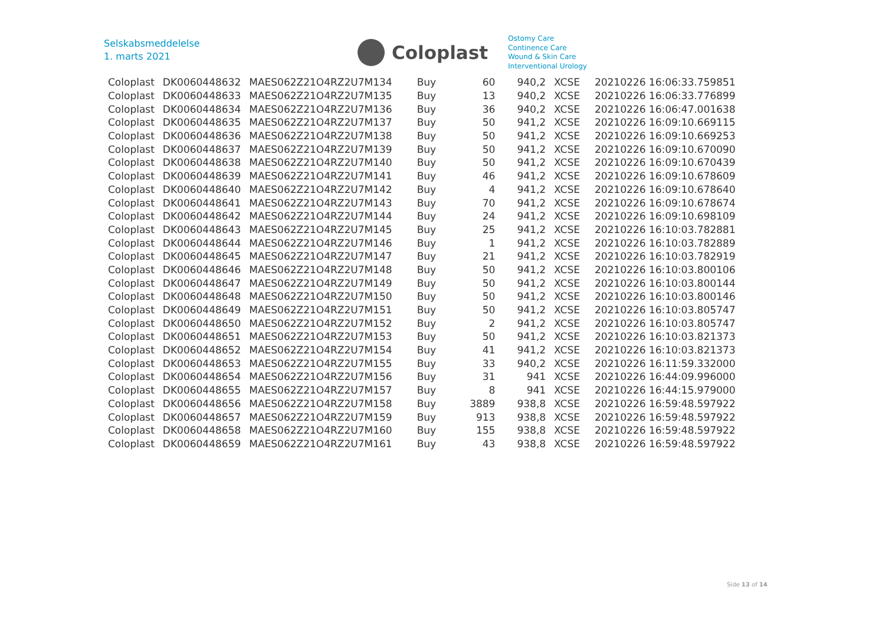Selskabsmeddelelse
1. marts 2021
Coloplast
Ostomy Care
Continence Care
Wound & Skin Care
Interventional Urology
| Coloplast | DK0060448632 | MAES062Z21O4RZ2U7M134 | Buy | 60 | 940,2 | XCSE | 20210226 16:06:33.759851 |
| Coloplast | DK0060448633 | MAES062Z21O4RZ2U7M135 | Buy | 13 | 940,2 | XCSE | 20210226 16:06:33.776899 |
| Coloplast | DK0060448634 | MAES062Z21O4RZ2U7M136 | Buy | 36 | 940,2 | XCSE | 20210226 16:06:47.001638 |
| Coloplast | DK0060448635 | MAES062Z21O4RZ2U7M137 | Buy | 50 | 941,2 | XCSE | 20210226 16:09:10.669115 |
| Coloplast | DK0060448636 | MAES062Z21O4RZ2U7M138 | Buy | 50 | 941,2 | XCSE | 20210226 16:09:10.669253 |
| Coloplast | DK0060448637 | MAES062Z21O4RZ2U7M139 | Buy | 50 | 941,2 | XCSE | 20210226 16:09:10.670090 |
| Coloplast | DK0060448638 | MAES062Z21O4RZ2U7M140 | Buy | 50 | 941,2 | XCSE | 20210226 16:09:10.670439 |
| Coloplast | DK0060448639 | MAES062Z21O4RZ2U7M141 | Buy | 46 | 941,2 | XCSE | 20210226 16:09:10.678609 |
| Coloplast | DK0060448640 | MAES062Z21O4RZ2U7M142 | Buy | 4 | 941,2 | XCSE | 20210226 16:09:10.678640 |
| Coloplast | DK0060448641 | MAES062Z21O4RZ2U7M143 | Buy | 70 | 941,2 | XCSE | 20210226 16:09:10.678674 |
| Coloplast | DK0060448642 | MAES062Z21O4RZ2U7M144 | Buy | 24 | 941,2 | XCSE | 20210226 16:09:10.698109 |
| Coloplast | DK0060448643 | MAES062Z21O4RZ2U7M145 | Buy | 25 | 941,2 | XCSE | 20210226 16:10:03.782881 |
| Coloplast | DK0060448644 | MAES062Z21O4RZ2U7M146 | Buy | 1 | 941,2 | XCSE | 20210226 16:10:03.782889 |
| Coloplast | DK0060448645 | MAES062Z21O4RZ2U7M147 | Buy | 21 | 941,2 | XCSE | 20210226 16:10:03.782919 |
| Coloplast | DK0060448646 | MAES062Z21O4RZ2U7M148 | Buy | 50 | 941,2 | XCSE | 20210226 16:10:03.800106 |
| Coloplast | DK0060448647 | MAES062Z21O4RZ2U7M149 | Buy | 50 | 941,2 | XCSE | 20210226 16:10:03.800144 |
| Coloplast | DK0060448648 | MAES062Z21O4RZ2U7M150 | Buy | 50 | 941,2 | XCSE | 20210226 16:10:03.800146 |
| Coloplast | DK0060448649 | MAES062Z21O4RZ2U7M151 | Buy | 50 | 941,2 | XCSE | 20210226 16:10:03.805747 |
| Coloplast | DK0060448650 | MAES062Z21O4RZ2U7M152 | Buy | 2 | 941,2 | XCSE | 20210226 16:10:03.805747 |
| Coloplast | DK0060448651 | MAES062Z21O4RZ2U7M153 | Buy | 50 | 941,2 | XCSE | 20210226 16:10:03.821373 |
| Coloplast | DK0060448652 | MAES062Z21O4RZ2U7M154 | Buy | 41 | 941,2 | XCSE | 20210226 16:10:03.821373 |
| Coloplast | DK0060448653 | MAES062Z21O4RZ2U7M155 | Buy | 33 | 940,2 | XCSE | 20210226 16:11:59.332000 |
| Coloplast | DK0060448654 | MAES062Z21O4RZ2U7M156 | Buy | 31 | 941 | XCSE | 20210226 16:44:09.996000 |
| Coloplast | DK0060448655 | MAES062Z21O4RZ2U7M157 | Buy | 8 | 941 | XCSE | 20210226 16:44:15.979000 |
| Coloplast | DK0060448656 | MAES062Z21O4RZ2U7M158 | Buy | 3889 | 938,8 | XCSE | 20210226 16:59:48.597922 |
| Coloplast | DK0060448657 | MAES062Z21O4RZ2U7M159 | Buy | 913 | 938,8 | XCSE | 20210226 16:59:48.597922 |
| Coloplast | DK0060448658 | MAES062Z21O4RZ2U7M160 | Buy | 155 | 938,8 | XCSE | 20210226 16:59:48.597922 |
| Coloplast | DK0060448659 | MAES062Z21O4RZ2U7M161 | Buy | 43 | 938,8 | XCSE | 20210226 16:59:48.597922 |
Side 13 of 14